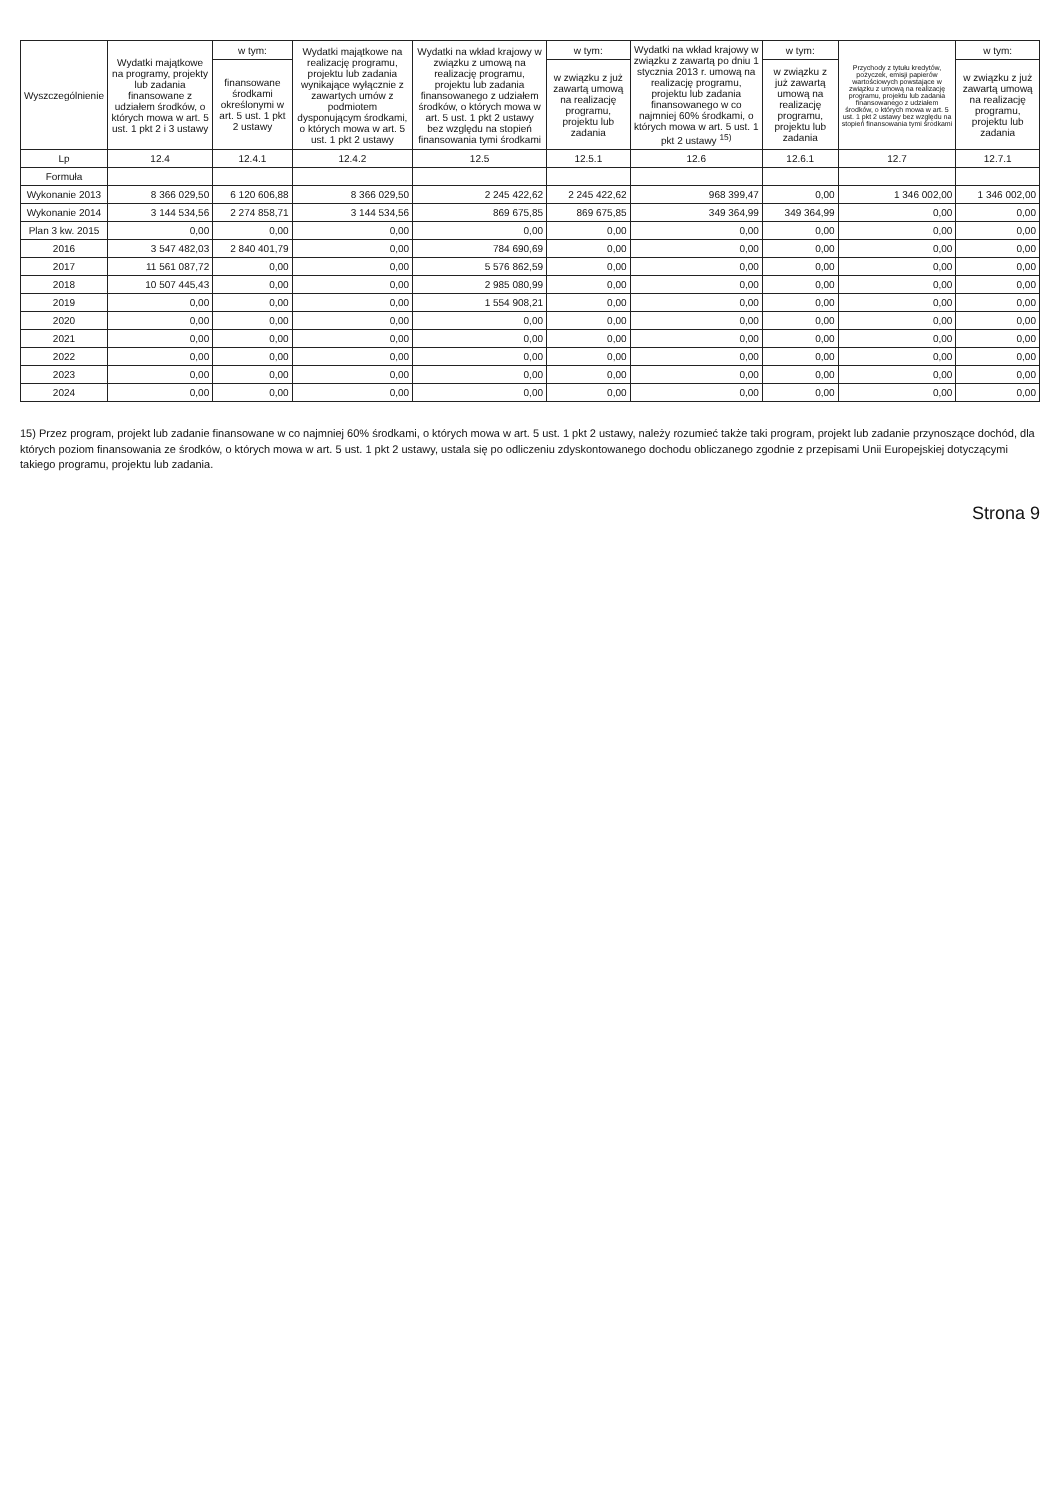| Wyszczególnienie | Wydatki majątkowe na programy, projekty lub zadania finansowane z udziałem środków, o których mowa w art. 5 ust. 1 pkt 2 i 3 ustawy | w tym: | Wydatki majątkowe na realizację programu, projektu lub zadania wynikające wyłącznie z zawartych umów z podmiotem dysponującym środkami, o których mowa w art. 5 ust. 1 pkt 2 ustawy | Wydatki na wkład krajowy w związku z umową na realizację programu, projektu lub zadania finansowanego z udziałem środków, o których mowa w art. 5 ust. 1 pkt 2 ustawy bez względu na stopień finansowania tymi środkami | w tym: | Wydatki na wkład krajowy w związku z zawartą po dniu 1 stycznia 2013 r. umową na realizację programu, projektu lub zadania finansowanego w co najmniej 60% środkami, o których mowa w art. 5 ust. 1 pkt 2 ustawy <sup>15)</sup> | w tym: | Przychody z tytułu kredytów, pożyczek, emisji papierów wartościowych powstające w związku z umową na realizację programu, projektu lub zadania finansowanego z udziałem środków, o których mowa w art. 5 ust. 1 pkt 2 ustawy bez względu na stopień finansowania tymi środkami | w tym: |
| --- | --- | --- | --- | --- | --- | --- | --- | --- | --- |
| | | finansowane środkami określonymi w art. 5 ust. 1 pkt 2 ustawy | | | w związku z już zawartą umową na realizację programu, projektu lub zadania | | w związku z już zawartą umową na realizację programu, projektu lub zadania | | w związku z już zawartą umową na realizację programu, projektu lub zadania |
| Lp | 12.4 | 12.4.1 | 12.4.2 | 12.5 | 12.5.1 | 12.6 | 12.6.1 | 12.7 | 12.7.1 |
| Formuła | | | | | | | | | |
| Wykonanie 2013 | 8 366 029,50 | 6 120 606,88 | 8 366 029,50 | 2 245 422,62 | 2 245 422,62 | 968 399,47 | 0,00 | 1 346 002,00 | 1 346 002,00 |
| Wykonanie 2014 | 3 144 534,56 | 2 274 858,71 | 3 144 534,56 | 869 675,85 | 869 675,85 | 349 364,99 | 349 364,99 | 0,00 | 0,00 |
| Plan 3 kw. 2015 | 0,00 | 0,00 | 0,00 | 0,00 | 0,00 | 0,00 | 0,00 | 0,00 | 0,00 |
| 2016 | 3 547 482,03 | 2 840 401,79 | 0,00 | 784 690,69 | 0,00 | 0,00 | 0,00 | 0,00 | 0,00 |
| 2017 | 11 561 087,72 | 0,00 | 0,00 | 5 576 862,59 | 0,00 | 0,00 | 0,00 | 0,00 | 0,00 |
| 2018 | 10 507 445,43 | 0,00 | 0,00 | 2 985 080,99 | 0,00 | 0,00 | 0,00 | 0,00 | 0,00 |
| 2019 | 0,00 | 0,00 | 0,00 | 1 554 908,21 | 0,00 | 0,00 | 0,00 | 0,00 | 0,00 |
| 2020 | 0,00 | 0,00 | 0,00 | 0,00 | 0,00 | 0,00 | 0,00 | 0,00 | 0,00 |
| 2021 | 0,00 | 0,00 | 0,00 | 0,00 | 0,00 | 0,00 | 0,00 | 0,00 | 0,00 |
| 2022 | 0,00 | 0,00 | 0,00 | 0,00 | 0,00 | 0,00 | 0,00 | 0,00 | 0,00 |
| 2023 | 0,00 | 0,00 | 0,00 | 0,00 | 0,00 | 0,00 | 0,00 | 0,00 | 0,00 |
| 2024 | 0,00 | 0,00 | 0,00 | 0,00 | 0,00 | 0,00 | 0,00 | 0,00 | 0,00 |
15) Przez program, projekt lub zadanie finansowane w co najmniej 60% środkami, o których mowa w art. 5 ust. 1 pkt 2 ustawy, należy rozumieć także taki program, projekt lub zadanie przynoszące dochód, dla których poziom finansowania ze środków, o których mowa w art. 5 ust. 1 pkt 2 ustawy, ustala się po odliczeniu zdyskontowanego dochodu obliczanego zgodnie z przepisami Unii Europejskiej dotyczącymi takiego programu, projektu lub zadania.
Strona 9